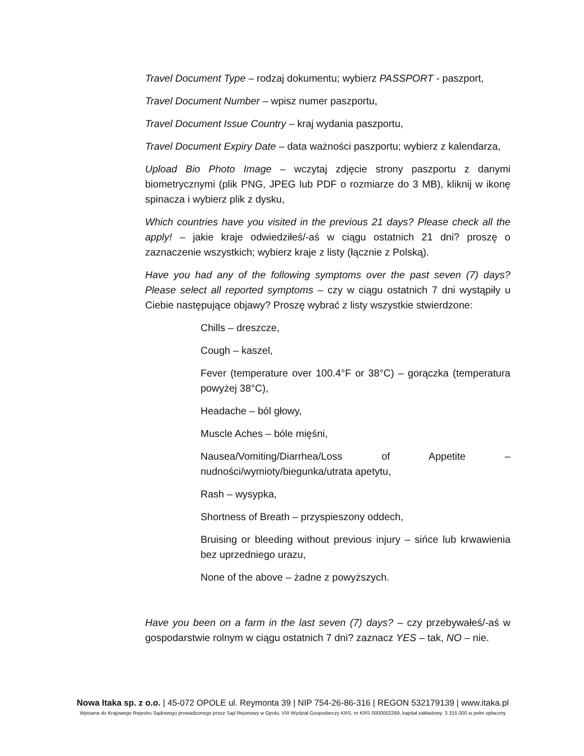Travel Document Type – rodzaj dokumentu; wybierz PASSPORT - paszport,
Travel Document Number – wpisz numer paszportu,
Travel Document Issue Country – kraj wydania paszportu,
Travel Document Expiry Date – data ważności paszportu; wybierz z kalendarza,
Upload Bio Photo Image – wczytaj zdjęcie strony paszportu z danymi biometrycznymi (plik PNG, JPEG lub PDF o rozmiarze do 3 MB), kliknij w ikonę spinacza i wybierz plik z dysku,
Which countries have you visited in the previous 21 days? Please check all the apply! – jakie kraje odwiedziłeś/-aś w ciągu ostatnich 21 dni? proszę o zaznaczenie wszystkich; wybierz kraje z listy (łącznie z Polską).
Have you had any of the following symptoms over the past seven (7) days? Please select all reported symptoms – czy w ciągu ostatnich 7 dni wystąpiły u Ciebie następujące objawy? Proszę wybrać z listy wszystkie stwierdzone:
Chills – dreszcze,
Cough – kaszel,
Fever (temperature over 100.4°F or 38°C) – gorączka (temperatura powyżej 38°C),
Headache – ból głowy,
Muscle Aches – bóle mięśni,
Nausea/Vomiting/Diarrhea/Loss of Appetite – nudności/wymioty/biegunka/utrata apetytu,
Rash – wysypka,
Shortness of Breath – przyspieszony oddech,
Bruising or bleeding without previous injury – sińce lub krwawienia bez uprzedniego urazu,
None of the above – żadne z powyższych.
Have you been on a farm in the last seven (7) days? – czy przebywałeś/-aś w gospodarstwie rolnym w ciągu ostatnich 7 dni? zaznacz YES – tak, NO – nie.
Nowa Itaka sp. z o.o. | 45-072 OPOLE ul. Reymonta 39 | NIP 754-26-86-316 | REGON 532179139 | www.itaka.pl
Wpisana do Krajowego Rejestru Sądowego prowadzonego przez Sąd Rejonowy w Opolu, VIII Wydział Gospodarczy KRS, nr KRS 0000002269, kapitał zakładowy: 3 315 000 w pełni opłacony